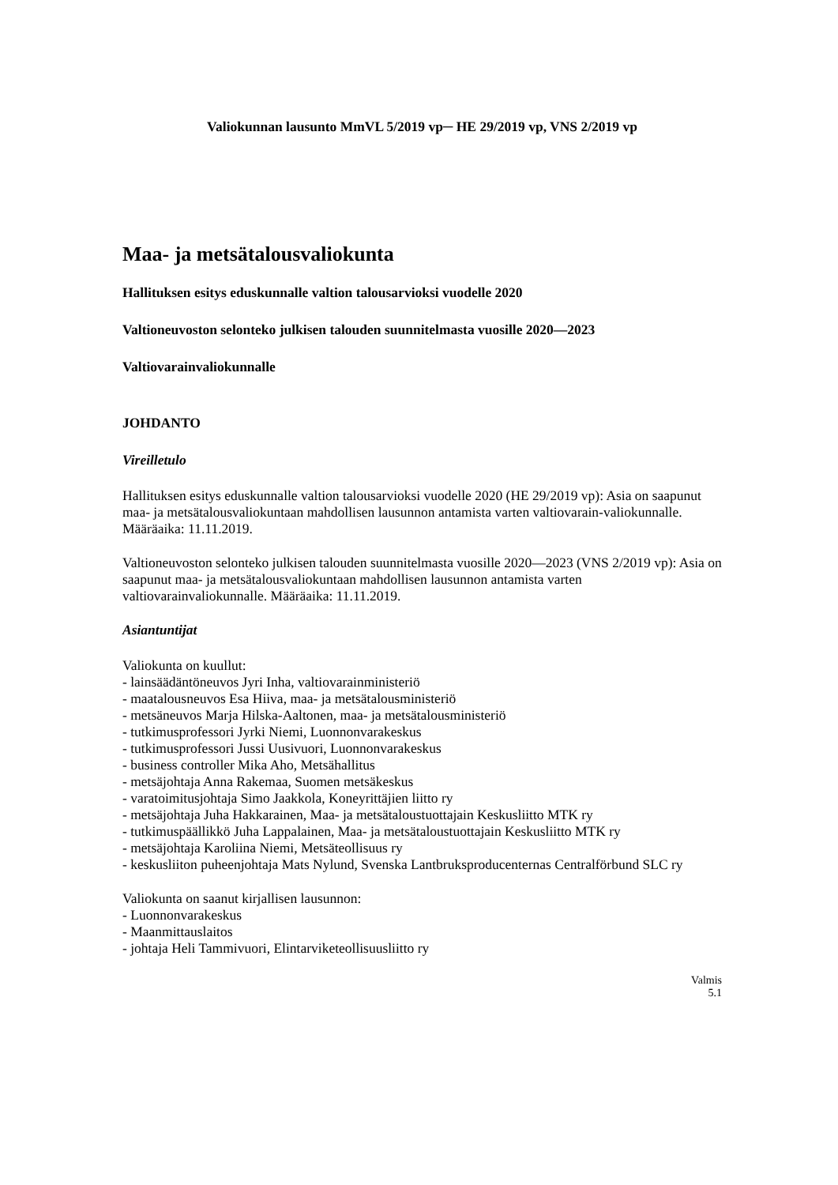Valiokunnan lausunto MmVL 5/2019 vp─ HE 29/2019 vp, VNS 2/2019 vp
Maa- ja metsätalousvaliokunta
Hallituksen esitys eduskunnalle valtion talousarvioksi vuodelle 2020
Valtioneuvoston selonteko julkisen talouden suunnitelmasta vuosille 2020—2023
Valtiovarainvaliokunnalle
JOHDANTO
Vireilletulo
Hallituksen esitys eduskunnalle valtion talousarvioksi vuodelle 2020 (HE 29/2019 vp): Asia on saapunut maa- ja metsätalousvaliokuntaan mahdollisen lausunnon antamista varten valtiovarain-valiokunnalle. Määräaika: 11.11.2019.
Valtioneuvoston selonteko julkisen talouden suunnitelmasta vuosille 2020—2023 (VNS 2/2019 vp): Asia on saapunut maa- ja metsätalousvaliokuntaan mahdollisen lausunnon antamista varten valtiovarainvaliokunnalle. Määräaika: 11.11.2019.
Asiantuntijat
Valiokunta on kuullut:
- lainsäädäntöneuvos Jyri Inha, valtiovarainministeriö
- maatalousneuvos Esa Hiiva, maa- ja metsätalousministeriö
- metsäneuvos Marja Hilska-Aaltonen, maa- ja metsätalousministeriö
- tutkimusprofessori Jyrki Niemi, Luonnonvarakeskus
- tutkimusprofessori Jussi Uusivuori, Luonnonvarakeskus
- business controller Mika Aho, Metsähallitus
- metsäjohtaja Anna Rakemaa, Suomen metsäkeskus
- varatoimitusjohtaja Simo Jaakkola, Koneyrittäjien liitto ry
- metsäjohtaja Juha Hakkarainen, Maa- ja metsätaloustuottajain Keskusliitto MTK ry
- tutkimuspäällikkö Juha Lappalainen, Maa- ja metsätaloustuottajain Keskusliitto MTK ry
- metsäjohtaja Karoliina Niemi, Metsäteollisuus ry
- keskusliiton puheenjohtaja Mats Nylund, Svenska Lantbruksproducenternas Centralförbund SLC ry
Valiokunta on saanut kirjallisen lausunnon:
- Luonnonvarakeskus
- Maanmittauslaitos
- johtaja Heli Tammivuori, Elintarviketeollisuusliitto ry
Valmis
5.1